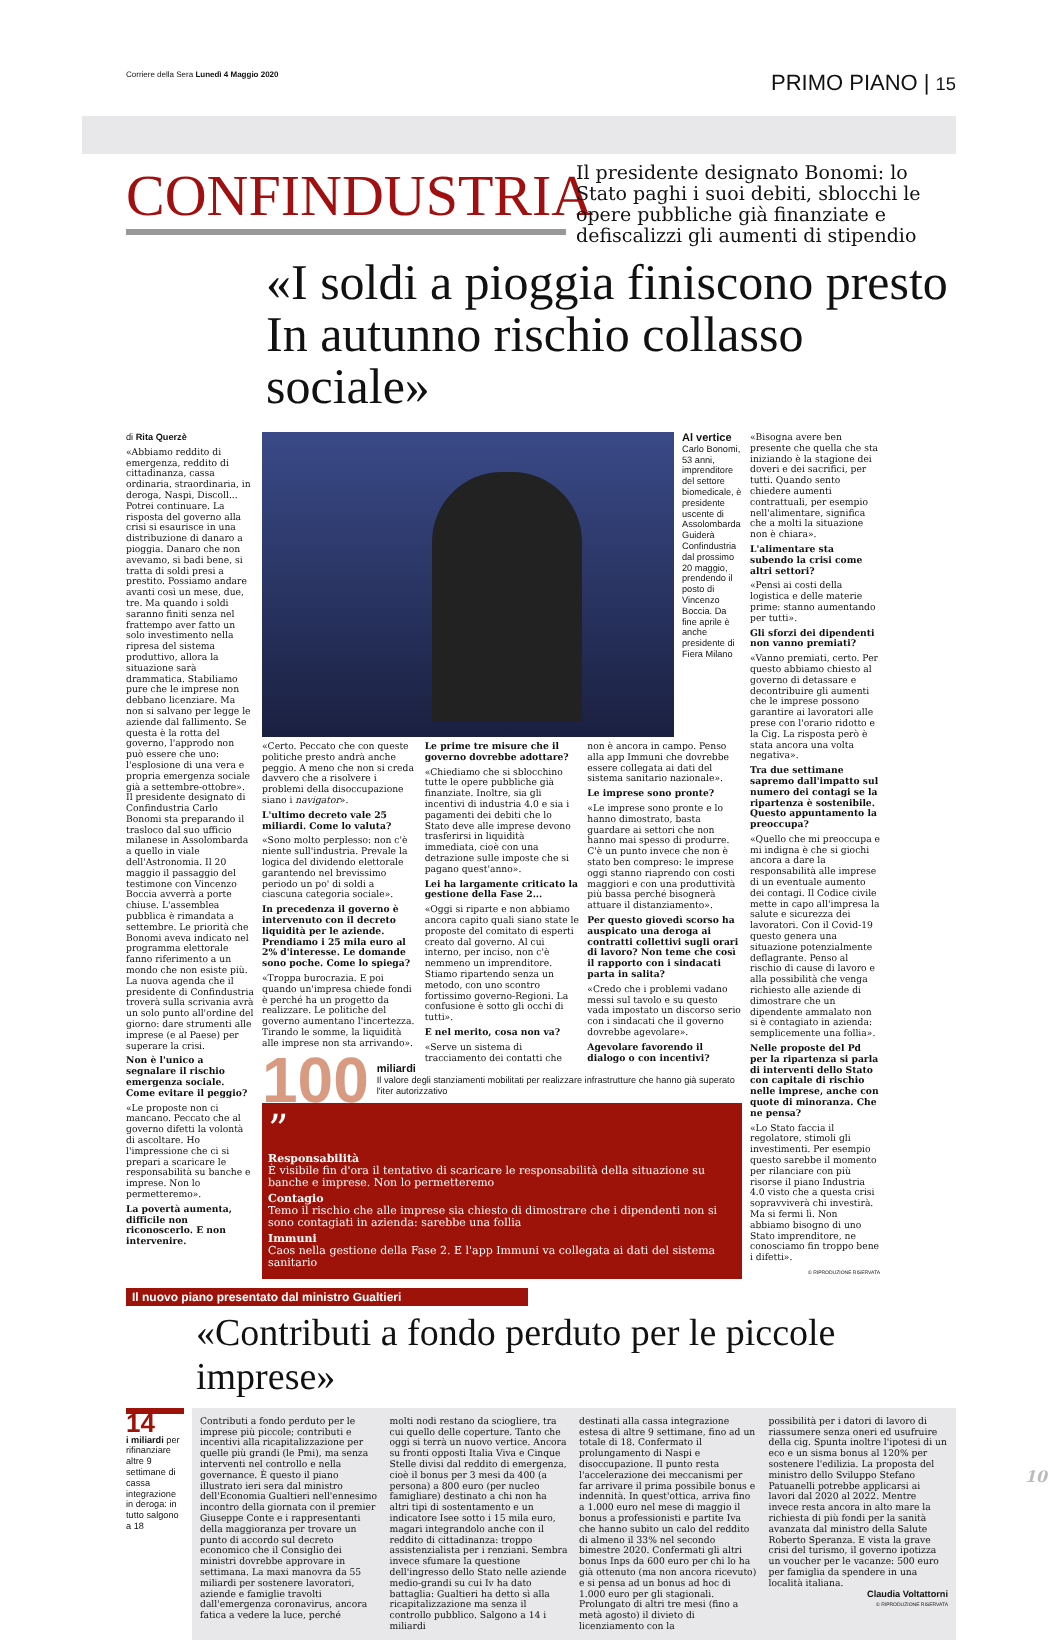Corriere della Sera Lunedì 4 Maggio 2020 PRIMO PIANO | 15
CONFINDUSTRIA Il presidente designato Bonomi: lo Stato paghi i suoi debiti, sblocchi le opere pubbliche già finanziate e defiscalizzi gli aumenti di stipendio
«I soldi a pioggia finiscono presto In autunno rischio collasso sociale»
di Rita Querzè
«Abbiamo reddito di emergenza, reddito di cittadinanza, cassa ordinaria, straordinaria, in deroga, Naspi, Discoll... Potrei continuare. La risposta del governo alla crisi si esaurisce in una distribuzione di danaro a pioggia. Danaro che non avevamo, si badi bene, si tratta di soldi presi a prestito. Possiamo andare avanti così un mese, due, tre. Ma quando i soldi saranno finiti senza nel frattempo aver fatto un solo investimento nella ripresa del sistema produttivo, allora la situazione sarà drammatica. Stabiliamo pure che le imprese non debbano licenziare. Ma non si salvano per legge le aziende dal fallimento. Se questa è la rotta del governo, l'approdo non può essere che uno: l'esplosione di una vera e propria emergenza sociale già a settembre-ottobre». Il presidente designato di Confindustria Carlo Bonomi sta preparando il trasloco dal suo ufficio milanese in Assolombarda a quello in viale dell'Astronomia. Il 20 maggio il passaggio del testimone con Vincenzo Boccia avverrà a porte chiuse. L'assemblea pubblica è rimandata a settembre. Le priorità che Bonomi aveva indicato nel programma elettorale fanno riferimento a un mondo che non esiste più. La nuova agenda che il presidente di Confindustria troverà sulla scrivania avrà un solo punto all'ordine del giorno: dare strumenti alle imprese (e al Paese) per superare la crisi.
Non è l'unico a segnalare il rischio emergenza sociale. Come evitare il peggio?
«Le proposte non ci mancano. Peccato che al governo difetti la volontà di ascoltare. Ho l'impressione che ci si prepari a scaricare le responsabilità su banche e imprese. Non lo permetteremo».
La povertà aumenta, difficile non riconoscerlo. E non intervenire.
Al vertice
Carlo Bonomi, 53 anni, imprenditore del settore biomedicale, è presidente uscente di Assolombarda Guiderà Confindustria dal prossimo 20 maggio, prendendo il posto di Vincenzo Boccia. Da fine aprile è anche presidente di Fiera Milano
«Certo. Peccato che con queste politiche presto andrà anche peggio. A meno che non si creda davvero che a risolvere i problemi della disoccupazione siano i navigator».
L'ultimo decreto vale 25 miliardi. Come lo valuta?
«Sono molto perplesso: non c'è niente sull'industria. Prevale la logica del dividendo elettorale garantendo nel brevissimo periodo un po' di soldi a ciascuna categoria sociale».
In precedenza il governo è intervenuto con il decreto liquidità per le aziende. Prendiamo i 25 mila euro al 2% d'interesse. Le domande sono poche. Come lo spiega?
«Troppa burocrazia. E poi quando un'impresa chiede fondi è perché ha un progetto da realizzare. Le politiche del governo aumentano l'incertezza. Tirando le somme, la liquidità alle imprese non sta arrivando».
Le prime tre misure che il governo dovrebbe adottare?
«Chiediamo che si sblocchino tutte le opere pubbliche già finanziate. Inoltre, sia gli incentivi di industria 4.0 e sia i pagamenti dei debiti che lo Stato deve alle imprese devono trasferirsi in liquidità immediata, cioè con una detrazione sulle imposte che si pagano quest'anno».
Lei ha largamente criticato la gestione della Fase 2...
«Oggi si riparte e non abbiamo ancora capito quali siano state le proposte del comitato di esperti creato dal governo. Al cui interno, per inciso, non c'è nemmeno un imprenditore. Stiamo ripartendo senza un metodo, con uno scontro fortissimo governo-Regioni. La confusione è sotto gli occhi di tutti».
E nel merito, cosa non va?
«Serve un sistema di tracciamento dei contatti che non è ancora in campo. Penso alla app Immuni che dovrebbe essere collegata ai dati del sistema sanitario nazionale».
Le imprese sono pronte?
«Le imprese sono pronte e lo hanno dimostrato, basta guardare ai settori che non hanno mai spesso di produrre. C'è un punto invece che non è stato ben compreso: le imprese oggi stanno riaprendo con costi maggiori e con una produttività più bassa perché bisognerà attuare il distanziamento».
Per questo giovedì scorso ha auspicato una deroga ai contratti collettivi sugli orari di lavoro? Non teme che così il rapporto con i sindacati parta in salita?
«Credo che i problemi vadano messi sul tavolo e su questo vada impostato un discorso serio con i sindacati che il governo dovrebbe agevolare».
Agevolare favorendo il dialogo o con incentivi?
100 miliardi
Il valore degli stanziamenti mobilitati per realizzare infrastrutture che hanno già superato l'iter autorizzativo
”
Responsabilità
È visibile fin d'ora il tentativo di scaricare le responsabilità della situazione su banche e imprese. Non lo permetteremo
Contagio
Temo il rischio che alle imprese sia chiesto di dimostrare che i dipendenti non si sono contagiati in azienda: sarebbe una follia
Immuni
Caos nella gestione della Fase 2. E l'app Immuni va collegata ai dati del sistema sanitario
«Bisogna avere ben presente che quella che sta iniziando è la stagione dei doveri e dei sacrifici, per tutti. Quando sento chiedere aumenti contrattuali, per esempio nell'alimentare, significa che a molti la situazione non è chiara».
L'alimentare sta subendo la crisi come altri settori?
«Pensi ai costi della logistica e delle materie prime: stanno aumentando per tutti».
Gli sforzi dei dipendenti non vanno premiati?
«Vanno premiati, certo. Per questo abbiamo chiesto al governo di detassare e decontribuire gli aumenti che le imprese possono garantire ai lavoratori alle prese con l'orario ridotto e la Cig. La risposta però è stata ancora una volta negativa».
Tra due settimane sapremo dall'impatto sul numero dei contagi se la ripartenza è sostenibile. Questo appuntamento la preoccupa?
«Quello che mi preoccupa e mi indigna è che si giochi ancora a dare la responsabilità alle imprese di un eventuale aumento dei contagi. Il Codice civile mette in capo all'impresa la salute e sicurezza dei lavoratori. Con il Covid-19 questo genera una situazione potenzialmente deflagrante. Penso al rischio di cause di lavoro e alla possibilità che venga richiesto alle aziende di dimostrare che un dipendente ammalato non si è contagiato in azienda: semplicemente una follia».
Nelle proposte del Pd per la ripartenza si parla di interventi dello Stato con capitale di rischio nelle imprese, anche con quote di minoranza. Che ne pensa?
«Lo Stato faccia il regolatore, stimoli gli investimenti. Per esempio questo sarebbe il momento per rilanciare con più risorse il piano Industria 4.0 visto che a questa crisi sopravviverà chi investirà. Ma si fermi lì. Non abbiamo bisogno di uno Stato imprenditore, ne conosciamo fin troppo bene i difetti».
© RIPRODUZIONE RISERVATA
Il nuovo piano presentato dal ministro Gualtieri
«Contributi a fondo perduto per le piccole imprese»
14
i miliardi per rifinanziare altre 9 settimane di cassa integrazione in deroga: in tutto salgono a 18
Contributi a fondo perduto per le imprese più piccole; contributi e incentivi alla ricapitalizzazione per quelle più grandi (le Pmi), ma senza interventi nel controllo e nella governance. È questo il piano illustrato ieri sera dal ministro dell'Economia Gualtieri nell'ennesimo incontro della giornata con il premier Giuseppe Conte e i rappresentanti della maggioranza per trovare un punto di accordo sul decreto economico che il Consiglio dei ministri dovrebbe approvare in settimana. La maxi manovra da 55 miliardi per sostenere lavoratori, aziende e famiglie travolti dall'emergenza coronavirus, ancora fatica a vedere la luce, perché
molti nodi restano da sciogliere, tra cui quello delle coperture. Tanto che oggi si terrà un nuovo vertice. Ancora su fronti opposti Italia Viva e Cinque Stelle divisi dal reddito di emergenza, cioè il bonus per 3 mesi da 400 (a persona) a 800 euro (per nucleo famigliare) destinato a chi non ha altri tipi di sostentamento e un indicatore Isee sotto i 15 mila euro, magari integrandolo anche con il reddito di cittadinanza: troppo assistenzialista per i renziani. Sembra invece sfumare la questione dell'ingresso dello Stato nelle aziende medio-grandi su cui Iv ha dato battaglia: Gualtieri ha detto sì alla ricapitalizzazione ma senza il controllo pubblico. Salgono a 14 i miliardi
destinati alla cassa integrazione estesa di altre 9 settimane, fino ad un totale di 18. Confermato il prolungamento di Naspi e disoccupazione. Il punto resta l'accelerazione dei meccanismi per far arrivare il prima possibile bonus e indennità. In quest'ottica, arriva fino a 1.000 euro nel mese di maggio il bonus a professionisti e partite Iva che hanno subito un calo del reddito di almeno il 33% nel secondo bimestre 2020. Confermati gli altri bonus Inps da 600 euro per chi lo ha già ottenuto (ma non ancora ricevuto) e si pensa ad un bonus ad hoc di 1.000 euro per gli stagionali. Prolungato di altri tre mesi (fino a metà agosto) il divieto di licenziamento con la
possibilità per i datori di lavoro di riassumere senza oneri ed usufruire della cig. Spunta inoltre l'ipotesi di un eco e un sisma bonus al 120% per sostenere l'edilizia. La proposta del ministro dello Sviluppo Stefano Patuanelli potrebbe applicarsi ai lavori dal 2020 al 2022. Mentre invece resta ancora in alto mare la richiesta di più fondi per la sanità avanzata dal ministro della Salute Roberto Speranza. E vista la grave crisi del turismo, il governo ipotizza un voucher per le vacanze: 500 euro per famiglia da spendere in una località italiana.
Claudia Voltattorni
© RIPRODUZIONE RISERVATA
10